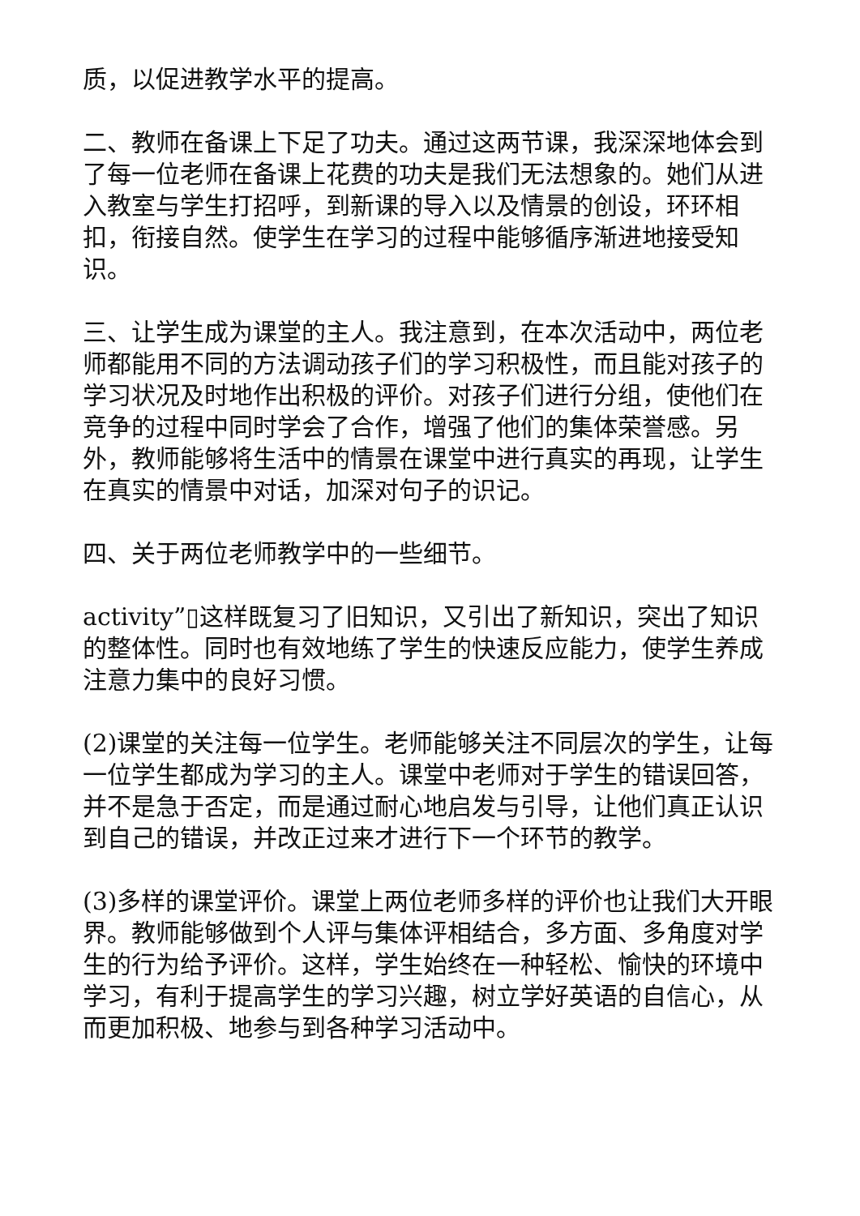质，以促进教学水平的提高。
二、教师在备课上下足了功夫。通过这两节课，我深深地体会到了每一位老师在备课上花费的功夫是我们无法想象的。她们从进入教室与学生打招呼，到新课的导入以及情景的创设，环环相扣，衔接自然。使学生在学习的过程中能够循序渐进地接受知识。
三、让学生成为课堂的主人。我注意到，在本次活动中，两位老师都能用不同的方法调动孩子们的学习积极性，而且能对孩子的学习状况及时地作出积极的评价。对孩子们进行分组，使他们在竞争的过程中同时学会了合作，增强了他们的集体荣誉感。另外，教师能够将生活中的情景在课堂中进行真实的再现，让学生在真实的情景中对话，加深对句子的识记。
四、关于两位老师教学中的一些细节。
activity”▯这样既复习了旧知识，又引出了新知识，突出了知识的整体性。同时也有效地练了学生的快速反应能力，使学生养成注意力集中的良好习惯。
(2)课堂的关注每一位学生。老师能够关注不同层次的学生，让每一位学生都成为学习的主人。课堂中老师对于学生的错误回答，并不是急于否定，而是通过耐心地启发与引导，让他们真正认识到自己的错误，并改正过来才进行下一个环节的教学。
(3)多样的课堂评价。课堂上两位老师多样的评价也让我们大开眼界。教师能够做到个人评与集体评相结合，多方面、多角度对学生的行为给予评价。这样，学生始终在一种轻松、愉快的环境中学习，有利于提高学生的学习兴趣，树立学好英语的自信心，从而更加积极、地参与到各种学习活动中。